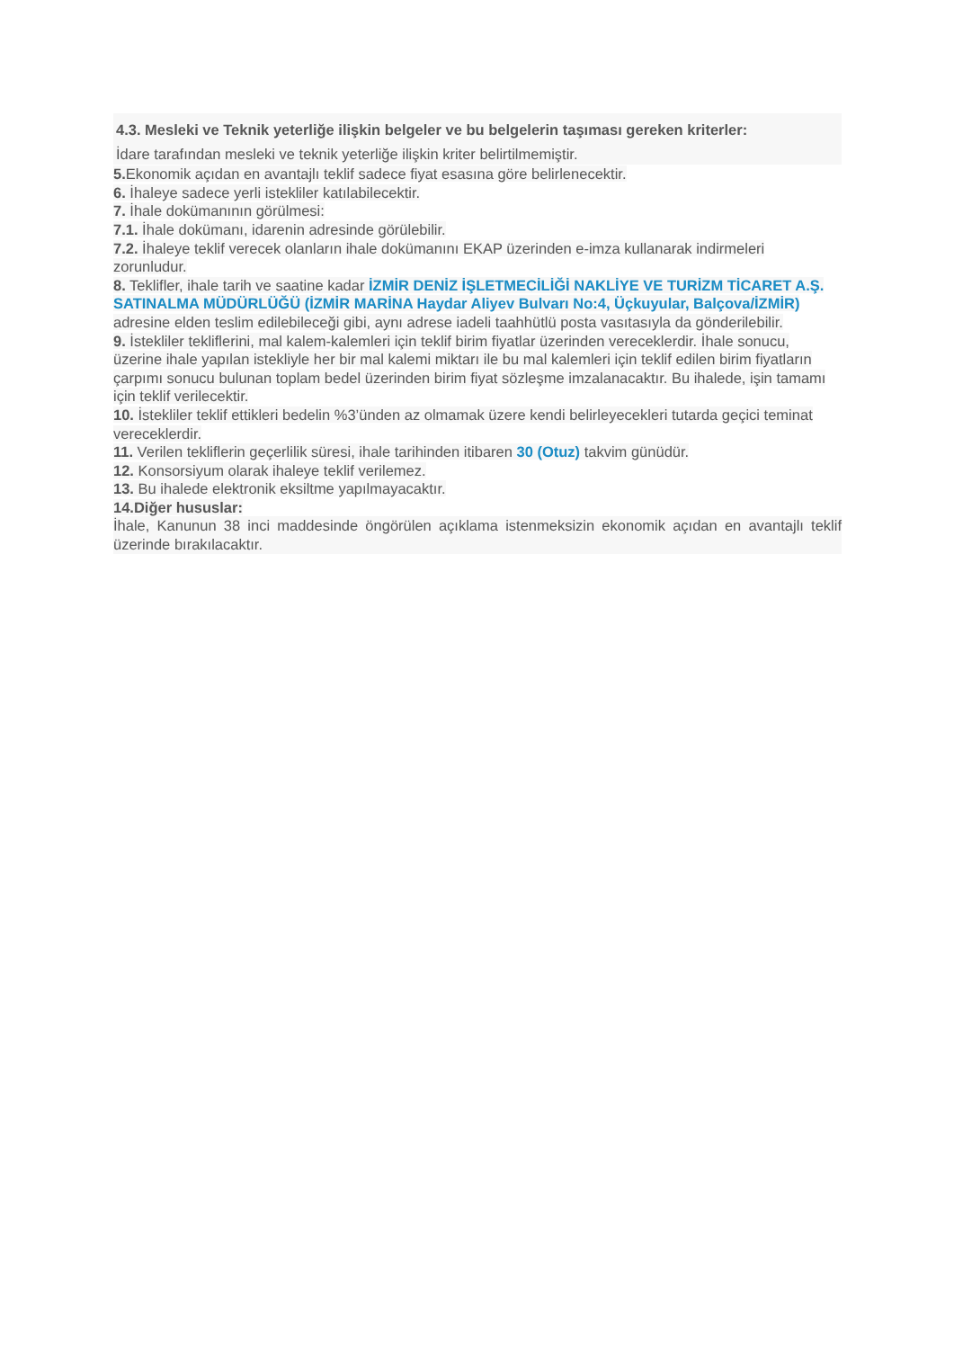4.3. Mesleki ve Teknik yeterliğe ilişkin belgeler ve bu belgelerin taşıması gereken kriterler:
İdare tarafından mesleki ve teknik yeterliğe ilişkin kriter belirtilmemiştir.
5. Ekonomik açıdan en avantajlı teklif sadece fiyat esasına göre belirlenecektir.
6. İhaleye sadece yerli istekliler katılabilecektir.
7. İhale dokümanının görülmesi:
7.1. İhale dokümanı, idarenin adresinde görülebilir.
7.2. İhaleye teklif verecek olanların ihale dokümanını EKAP üzerinden e-imza kullanarak indirmeleri zorunludur.
8. Teklifler, ihale tarih ve saatine kadar İZMİR DENİZ İŞLETMECİLİĞİ NAKLİYE VE TURİZM TİCARET A.Ş. SATINALMA MÜDÜRLÜĞÜ (İZMİR MARİNA Haydar Aliyev Bulvarı No:4, Üçkuyular, Balçova/İZMİR) adresine elden teslim edilebileceği gibi, aynı adrese iadeli taahhütlü posta vasıtasıyla da gönderilebilir.
9. İstekliler tekliflerini, mal kalem-kalemleri için teklif birim fiyatlar üzerinden vereceklerdir. İhale sonucu, üzerine ihale yapılan istekliyle her bir mal kalemi miktarı ile bu mal kalemleri için teklif edilen birim fiyatların çarpımı sonucu bulunan toplam bedel üzerinden birim fiyat sözleşme imzalanacaktır. Bu ihalede, işin tamamı için teklif verilecektir.
10. İstekliler teklif ettikleri bedelin %3’ünden az olmamak üzere kendi belirleyecekleri tutarda geçici teminat vereceklerdir.
11. Verilen tekliflerin geçerlilik süresi, ihale tarihinden itibaren 30 (Otuz) takvim günüdür.
12. Konsorsiyum olarak ihaleye teklif verilemez.
13. Bu ihalede elektronik eksiltme yapılmayacaktır.
14.Diğer hususlar:
İhale, Kanunun 38 inci maddesinde öngörülen açıklama istenmeksizin ekonomik açıdan en avantajlı teklif üzerinde bırakılacaktır.